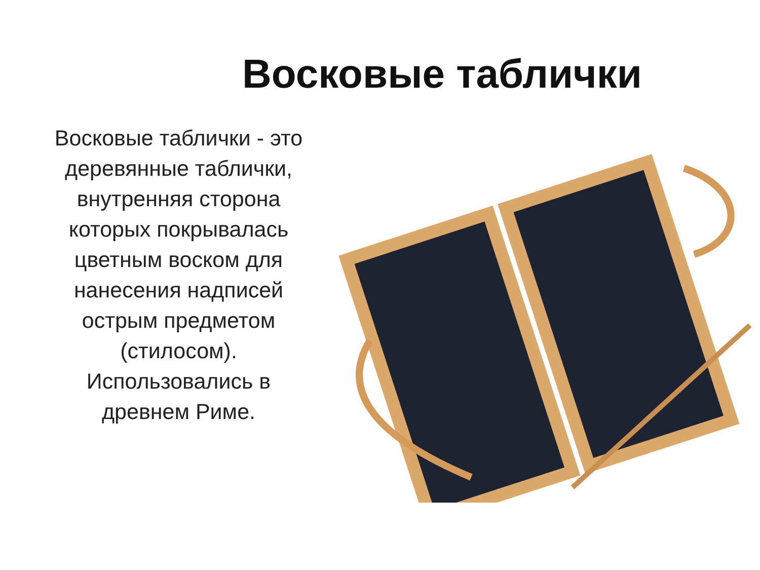Восковые таблички
Восковые таблички - это деревянные таблички, внутренняя сторона которых покрывалась цветным воском для нанесения надписей острым предметом (стилосом). Использовались в древнем Риме.